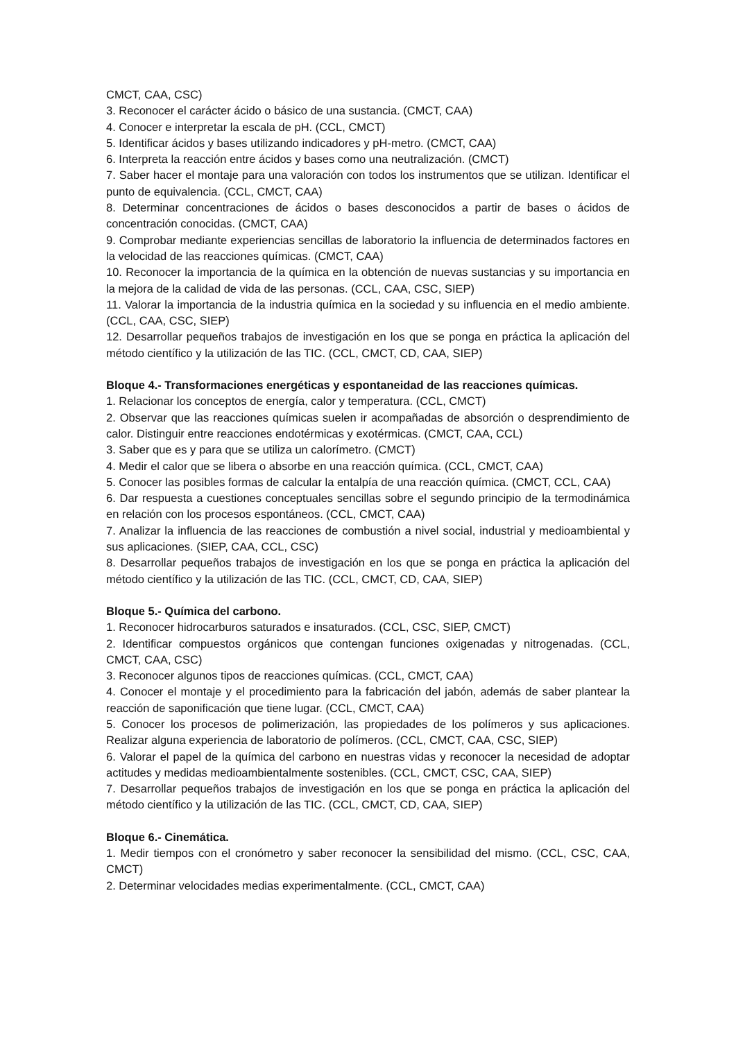CMCT, CAA, CSC)
3. Reconocer el carácter ácido o básico de una sustancia. (CMCT, CAA)
4. Conocer e interpretar la escala de pH. (CCL, CMCT)
5. Identificar ácidos y bases utilizando indicadores y pH-metro. (CMCT, CAA)
6. Interpreta la reacción entre ácidos y bases como una neutralización. (CMCT)
7. Saber hacer el montaje para una valoración con todos los instrumentos que se utilizan. Identificar el punto de equivalencia. (CCL, CMCT, CAA)
8. Determinar concentraciones de ácidos o bases desconocidos a partir de bases o ácidos de concentración conocidas. (CMCT, CAA)
9. Comprobar mediante experiencias sencillas de laboratorio la influencia de determinados factores en la velocidad de las reacciones químicas. (CMCT, CAA)
10. Reconocer la importancia de la química en la obtención de nuevas sustancias y su importancia en la mejora de la calidad de vida de las personas. (CCL, CAA, CSC, SIEP)
11. Valorar la importancia de la industria química en la sociedad y su influencia en el medio ambiente. (CCL, CAA, CSC, SIEP)
12. Desarrollar pequeños trabajos de investigación en los que se ponga en práctica la aplicación del método científico y la utilización de las TIC. (CCL, CMCT, CD, CAA, SIEP)
Bloque 4.- Transformaciones energéticas y espontaneidad de las reacciones químicas.
1. Relacionar los conceptos de energía, calor y temperatura. (CCL, CMCT)
2. Observar que las reacciones químicas suelen ir acompañadas de absorción o desprendimiento de calor. Distinguir entre reacciones endotérmicas y exotérmicas. (CMCT, CAA, CCL)
3. Saber que es y para que se utiliza un calorímetro. (CMCT)
4. Medir el calor que se libera o absorbe en una reacción química. (CCL, CMCT, CAA)
5. Conocer las posibles formas de calcular la entalpía de una reacción química. (CMCT, CCL, CAA)
6. Dar respuesta a cuestiones conceptuales sencillas sobre el segundo principio de la termodinámica en relación con los procesos espontáneos. (CCL, CMCT, CAA)
7. Analizar la influencia de las reacciones de combustión a nivel social, industrial y medioambiental y sus aplicaciones. (SIEP, CAA, CCL, CSC)
8. Desarrollar pequeños trabajos de investigación en los que se ponga en práctica la aplicación del método científico y la utilización de las TIC. (CCL, CMCT, CD, CAA, SIEP)
Bloque 5.- Química del carbono.
1. Reconocer hidrocarburos saturados e insaturados. (CCL, CSC, SIEP, CMCT)
2. Identificar compuestos orgánicos que contengan funciones oxigenadas y nitrogenadas. (CCL, CMCT, CAA, CSC)
3. Reconocer algunos tipos de reacciones químicas. (CCL, CMCT, CAA)
4. Conocer el montaje y el procedimiento para la fabricación del jabón, además de saber plantear la reacción de saponificación que tiene lugar. (CCL, CMCT, CAA)
5. Conocer los procesos de polimerización, las propiedades de los polímeros y sus aplicaciones. Realizar alguna experiencia de laboratorio de polímeros. (CCL, CMCT, CAA, CSC, SIEP)
6. Valorar el papel de la química del carbono en nuestras vidas y reconocer la necesidad de adoptar actitudes y medidas medioambientalmente sostenibles. (CCL, CMCT, CSC, CAA, SIEP)
7. Desarrollar pequeños trabajos de investigación en los que se ponga en práctica la aplicación del método científico y la utilización de las TIC. (CCL, CMCT, CD, CAA, SIEP)
Bloque 6.- Cinemática.
1. Medir tiempos con el cronómetro y saber reconocer la sensibilidad del mismo. (CCL, CSC, CAA, CMCT)
2. Determinar velocidades medias experimentalmente. (CCL, CMCT, CAA)